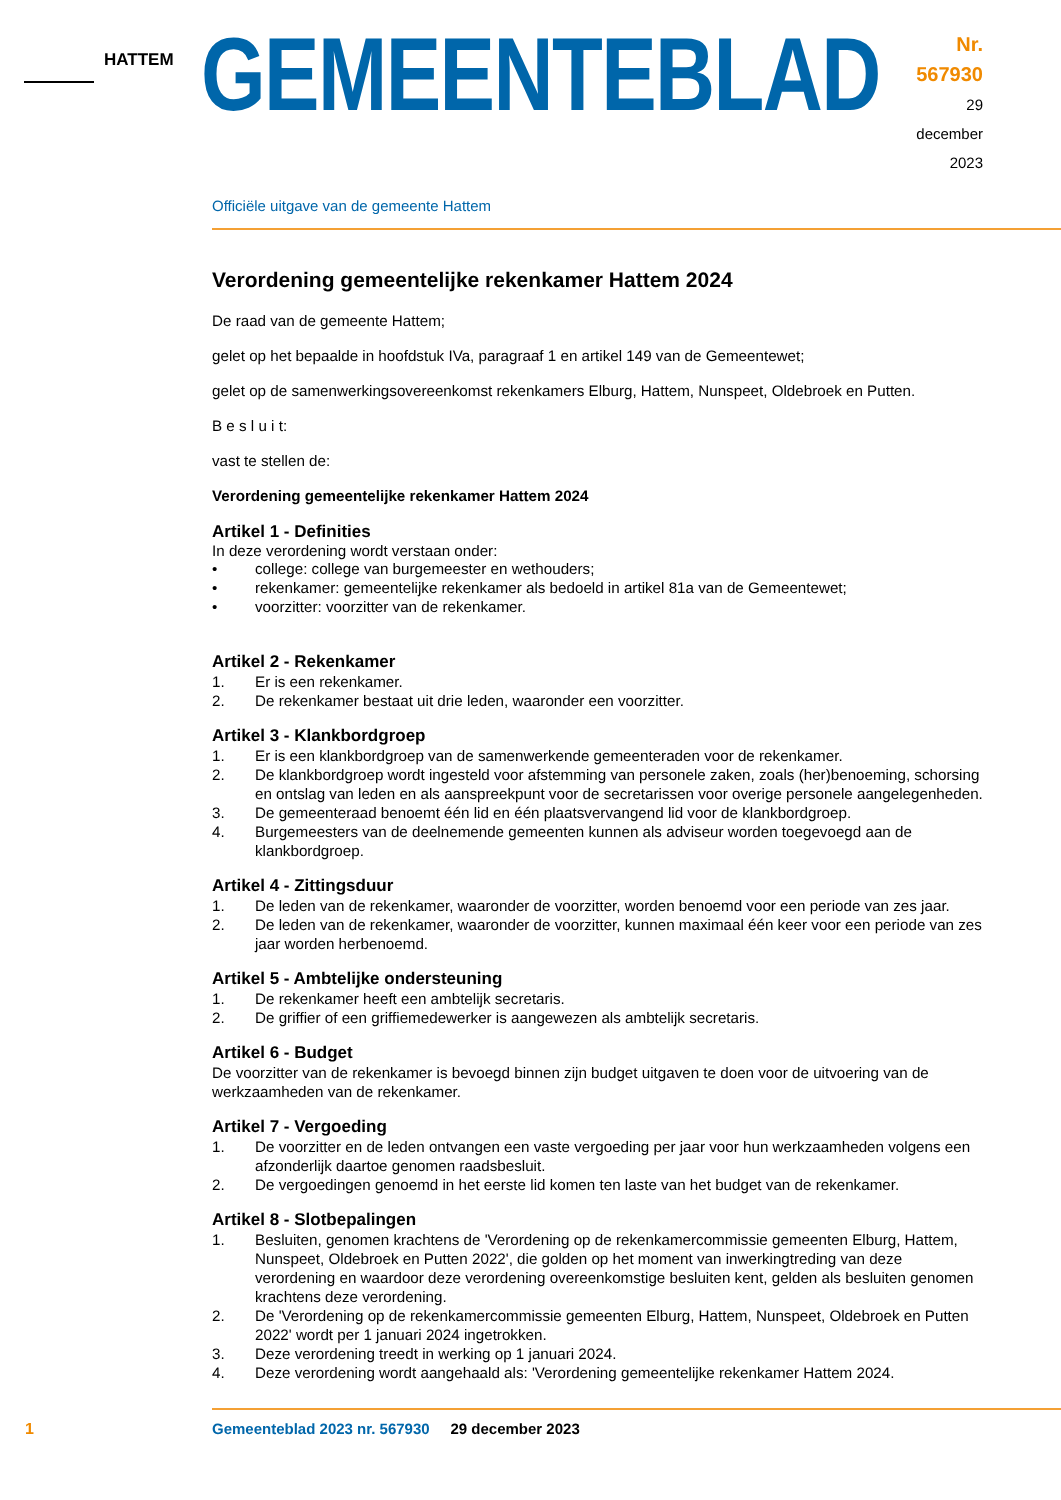HATTEM
GEMEENTEBLAD
Nr. 567930
29 december
2023
Officiële uitgave van de gemeente Hattem
Verordening gemeentelijke rekenkamer Hattem 2024
De raad van de gemeente Hattem;
gelet op het bepaalde in hoofdstuk IVa, paragraaf 1 en artikel 149 van de Gemeentewet;
gelet op de samenwerkingsovereenkomst rekenkamers Elburg, Hattem, Nunspeet, Oldebroek en Putten.
B e s l u i t:
vast te stellen de:
Verordening gemeentelijke rekenkamer Hattem 2024
Artikel 1 - Definities
In deze verordening wordt verstaan onder:
• college: college van burgemeester en wethouders;
• rekenkamer: gemeentelijke rekenkamer als bedoeld in artikel 81a van de Gemeentewet;
• voorzitter: voorzitter van de rekenkamer.
Artikel 2 - Rekenkamer
1. Er is een rekenkamer.
2. De rekenkamer bestaat uit drie leden, waaronder een voorzitter.
Artikel 3 - Klankbordgroep
1. Er is een klankbordgroep van de samenwerkende gemeenteraden voor de rekenkamer.
2. De klankbordgroep wordt ingesteld voor afstemming van personele zaken, zoals (her)benoeming, schorsing en ontslag van leden en als aanspreekpunt voor de secretarissen voor overige perso­nele aangelegenheden.
3. De gemeenteraad benoemt één lid en één plaatsvervangend lid voor de klankbordgroep.
4. Burgemeesters van de deelnemende gemeenten kunnen als adviseur worden toegevoegd aan de klankbordgroep.
Artikel 4 - Zittingsduur
1. De leden van de rekenkamer, waaronder de voorzitter, worden benoemd voor een periode van zes jaar.
2. De leden van de rekenkamer, waaronder de voorzitter, kunnen maximaal één keer voor een peri­ode van zes jaar worden herbenoemd.
Artikel 5 - Ambtelijke ondersteuning
1. De rekenkamer heeft een ambtelijk secretaris.
2. De griffier of een griffiemedewerker is aangewezen als ambtelijk secretaris.
Artikel 6 - Budget
De voorzitter van de rekenkamer is bevoegd binnen zijn budget uitgaven te doen voor de uitvoering van de werkzaamheden van de rekenkamer.
Artikel 7 - Vergoeding
1. De voorzitter en de leden ontvangen een vaste vergoeding per jaar voor hun werkzaamheden volgens een afzonderlijk daartoe genomen raadsbesluit.
2. De vergoedingen genoemd in het eerste lid komen ten laste van het budget van de rekenkamer.
Artikel 8 - Slotbepalingen
1. Besluiten, genomen krachtens de 'Verordening op de rekenkamercommissie gemeenten Elburg, Hattem, Nunspeet, Oldebroek en Putten 2022', die golden op het moment van inwerkingtreding van deze verordening en waardoor deze verordening overeenkomstige besluiten kent, gelden als besluiten genomen krachtens deze verordening.
2. De 'Verordening op de rekenkamercommissie gemeenten Elburg, Hattem, Nunspeet, Oldebroek en Putten 2022' wordt per 1 januari 2024 ingetrokken.
3. Deze verordening treedt in werking op 1 januari 2024.
4. Deze verordening wordt aangehaald als: 'Verordening gemeentelijke rekenkamer Hattem 2024.
1
Gemeenteblad 2023 nr. 567930 29 december 2023